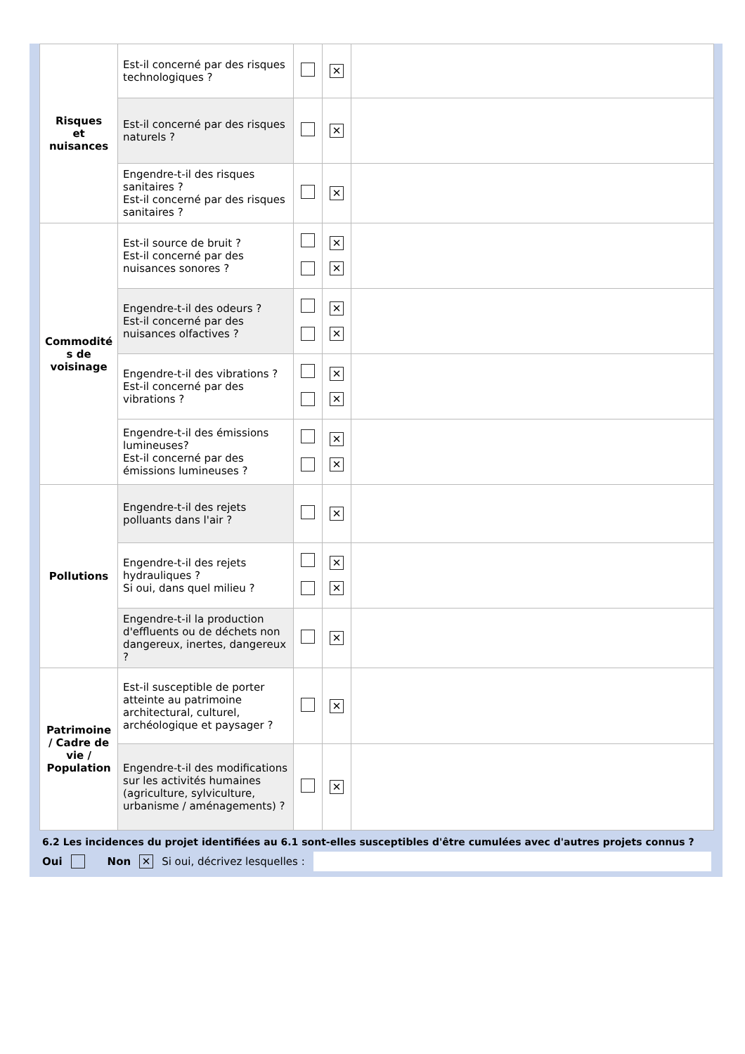| Risques et nuisances | Est-il concerné par des risques technologiques ? | | ✕ | |
| | Est-il concerné par des risques naturels ? | | ✕ | |
| | Engendre-t-il des risques sanitaires ? Est-il concerné par des risques sanitaires ? | | ✕ | |
| Commodité s de voisinage | Est-il source de bruit ? Est-il concerné par des nuisances sonores ? | | ✕ ✕ | |
| | Engendre-t-il des odeurs ? Est-il concerné par des nuisances olfactives ? | | ✕ ✕ | |
| | Engendre-t-il des vibrations ? Est-il concerné par des vibrations ? | | ✕ ✕ | |
| | Engendre-t-il des émissions lumineuses? Est-il concerné par des émissions lumineuses ? | | ✕ ✕ | |
| Pollutions | Engendre-t-il des rejets polluants dans l'air ? | | ✕ | |
| | Engendre-t-il des rejets hydrauliques ? Si oui, dans quel milieu ? | | ✕ ✕ | |
| | Engendre-t-il la production d'effluents ou de déchets non dangereux, inertes, dangereux ? | | ✕ | |
| Patrimoine / Cadre de vie / Population | Est-il susceptible de porter atteinte au patrimoine architectural, culturel, archéologique et paysager ? | | ✕ | |
| | Engendre-t-il des modifications sur les activités humaines (agriculture, sylviculture, urbanisme / aménagements) ? | | ✕ | |
6.2 Les incidences du projet identifiées au 6.1 sont-elles susceptibles d'être cumulées avec d'autres projets connus ?
Oui Non ✕ Si oui, décrivez lesquelles :